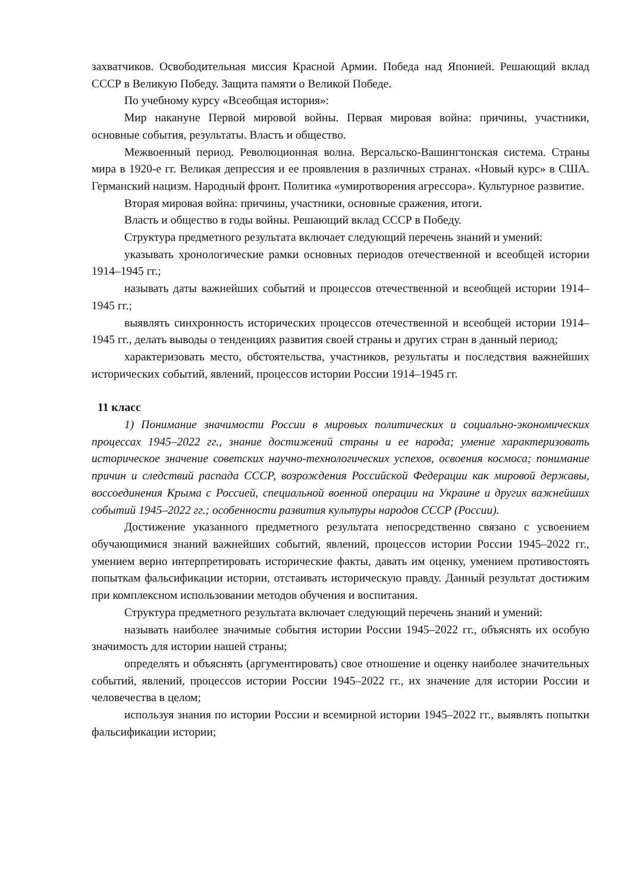захватчиков. Освободительная миссия Красной Армии. Победа над Японией. Решающий вклад СССР в Великую Победу. Защита памяти о Великой Победе.
По учебному курсу «Всеобщая история»:
Мир накануне Первой мировой войны. Первая мировая война: причины, участники, основные события, результаты. Власть и общество.
Межвоенный период. Революционная волна. Версальско-Вашингтонская система. Страны мира в 1920-е гг. Великая депрессия и ее проявления в различных странах. «Новый курс» в США. Германский нацизм. Народный фронт. Политика «умиротворения агрессора». Культурное развитие.
Вторая мировая война: причины, участники, основные сражения, итоги.
Власть и общество в годы войны. Решающий вклад СССР в Победу.
Структура предметного результата включает следующий перечень знаний и умений:
указывать хронологические рамки основных периодов отечественной и всеобщей истории 1914–1945 гг.;
называть даты важнейших событий и процессов отечественной и всеобщей истории 1914–1945 гг.;
выявлять синхронность исторических процессов отечественной и всеобщей истории 1914–1945 гг., делать выводы о тенденциях развития своей страны и других стран в данный период;
характеризовать место, обстоятельства, участников, результаты и последствия важнейших исторических событий, явлений, процессов истории России 1914–1945 гг.
11 класс
1) Понимание значимости России в мировых политических и социально-экономических процессах 1945–2022 гг., знание достижений страны и ее народа; умение характеризовать историческое значение советских научно-технологических успехов, освоения космоса; понимание причин и следствий распада СССР, возрождения Российской Федерации как мировой державы, воссоединения Крыма с Россией, специальной военной операции на Украине и других важнейших событий 1945–2022 гг.; особенности развития культуры народов СССР (России).
Достижение указанного предметного результата непосредственно связано с усвоением обучающимися знаний важнейших событий, явлений, процессов истории России 1945–2022 гг., умением верно интерпретировать исторические факты, давать им оценку, умением противостоять попыткам фальсификации истории, отстаивать историческую правду. Данный результат достижим при комплексном использовании методов обучения и воспитания.
Структура предметного результата включает следующий перечень знаний и умений:
называть наиболее значимые события истории России 1945–2022 гг., объяснять их особую значимость для истории нашей страны;
определять и объяснять (аргументировать) свое отношение и оценку наиболее значительных событий, явлений, процессов истории России 1945–2022 гг., их значение для истории России и человечества в целом;
используя знания по истории России и всемирной истории 1945–2022 гг., выявлять попытки фальсификации истории;